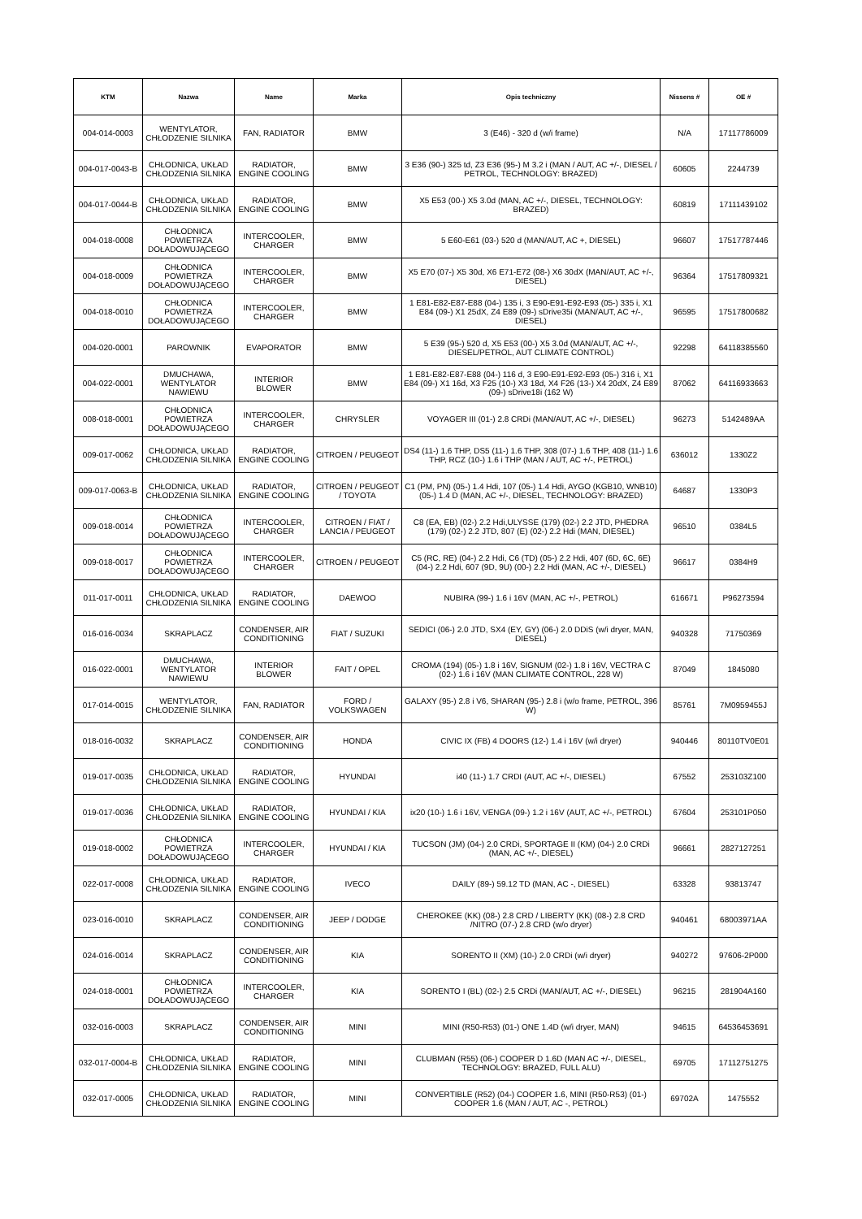| KTM | Nazwa | Name | Marka | Opis techniczny | Nissens # | OE # |
| --- | --- | --- | --- | --- | --- | --- |
| 004-014-0003 | WENTYLATOR, CHŁODZENIE SILNIKA | FAN, RADIATOR | BMW | 3 (E46) - 320 d (w/i frame) | N/A | 17117786009 |
| 004-017-0043-B | CHŁODNICA, UKŁAD CHŁODZENIA SILNIKA | RADIATOR, ENGINE COOLING | BMW | 3 E36 (90-) 325 td, Z3 E36 (95-) M 3.2 i (MAN / AUT, AC +/-, DIESEL / PETROL, TECHNOLOGY: BRAZED) | 60605 | 2244739 |
| 004-017-0044-B | CHŁODNICA, UKŁAD CHŁODZENIA SILNIKA | RADIATOR, ENGINE COOLING | BMW | X5 E53 (00-) X5 3.0d (MAN, AC +/-, DIESEL, TECHNOLOGY: BRAZED) | 60819 | 17111439102 |
| 004-018-0008 | CHŁODNICA POWIETRZA DOŁADOWUJĄCEGO | INTERCOOLER, CHARGER | BMW | 5 E60-E61 (03-) 520 d (MAN/AUT, AC +, DIESEL) | 96607 | 17517787446 |
| 004-018-0009 | CHŁODNICA POWIETRZA DOŁADOWUJĄCEGO | INTERCOOLER, CHARGER | BMW | X5 E70 (07-) X5 30d, X6 E71-E72 (08-) X6 30dX (MAN/AUT, AC +/-, DIESEL) | 96364 | 17517809321 |
| 004-018-0010 | CHŁODNICA POWIETRZA DOŁADOWUJĄCEGO | INTERCOOLER, CHARGER | BMW | 1 E81-E82-E87-E88 (04-) 135 i, 3 E90-E91-E92-E93 (05-) 335 i, X1 E84 (09-) X1 25dX, Z4 E89 (09-) sDrive35i (MAN/AUT, AC +/-, DIESEL) | 96595 | 17517800682 |
| 004-020-0001 | PAROWNIK | EVAPORATOR | BMW | 5 E39 (95-) 520 d, X5 E53 (00-) X5 3.0d (MAN/AUT, AC +/-, DIESEL/PETROL, AUT CLIMATE CONTROL) | 92298 | 64118385560 |
| 004-022-0001 | DMUCHAWA, WENTYLATOR NAWIEWU | INTERIOR BLOWER | BMW | 1 E81-E82-E87-E88 (04-) 116 d, 3 E90-E91-E92-E93 (05-) 316 i, X1 E84 (09-) X1 16d, X3 F25 (10-) X3 18d, X4 F26 (13-) X4 20dX, Z4 E89 (09-) sDrive18i (162 W) | 87062 | 64116933663 |
| 008-018-0001 | CHŁODNICA POWIETRZA DOŁADOWUJĄCEGO | INTERCOOLER, CHARGER | CHRYSLER | VOYAGER III (01-) 2.8 CRDi (MAN/AUT, AC +/-, DIESEL) | 96273 | 5142489AA |
| 009-017-0062 | CHŁODNICA, UKŁAD CHŁODZENIA SILNIKA | RADIATOR, ENGINE COOLING | CITROEN / PEUGEOT | DS4 (11-) 1.6 THP, DS5 (11-) 1.6 THP, 308 (07-) 1.6 THP, 408 (11-) 1.6 THP, RCZ (10-) 1.6 i THP (MAN / AUT, AC +/-, PETROL) | 636012 | 1330Z2 |
| 009-017-0063-B | CHŁODNICA, UKŁAD CHŁODZENIA SILNIKA | RADIATOR, ENGINE COOLING | CITROEN / PEUGEOT / TOYOTA | C1 (PM, PN) (05-) 1.4 Hdi, 107 (05-) 1.4 Hdi, AYGO (KGB10, WNB10) (05-) 1.4 D (MAN, AC +/-, DIESEL, TECHNOLOGY: BRAZED) | 64687 | 1330P3 |
| 009-018-0014 | CHŁODNICA POWIETRZA DOŁADOWUJĄCEGO | INTERCOOLER, CHARGER | CITROEN / FIAT / LANCIA / PEUGEOT | C8 (EA, EB) (02-) 2.2 Hdi,ULYSSE (179) (02-) 2.2 JTD, PHEDRA (179) (02-) 2.2 JTD, 807 (E) (02-) 2.2 Hdi (MAN, DIESEL) | 96510 | 0384L5 |
| 009-018-0017 | CHŁODNICA POWIETRZA DOŁADOWUJĄCEGO | INTERCOOLER, CHARGER | CITROEN / PEUGEOT | C5 (RC, RE) (04-) 2.2 Hdi, C6 (TD) (05-) 2.2 Hdi, 407 (6D, 6C, 6E) (04-) 2.2 Hdi, 607 (9D, 9U) (00-) 2.2 Hdi (MAN, AC +/-, DIESEL) | 96617 | 0384H9 |
| 011-017-0011 | CHŁODNICA, UKŁAD CHŁODZENIA SILNIKA | RADIATOR, ENGINE COOLING | DAEWOO | NUBIRA (99-) 1.6 i 16V (MAN, AC +/-, PETROL) | 616671 | P96273594 |
| 016-016-0034 | SKRAPLACZ | CONDENSER, AIR CONDITIONING | FIAT / SUZUKI | SEDICI (06-) 2.0 JTD, SX4 (EY, GY) (06-) 2.0 DDiS (w/i dryer, MAN, DIESEL) | 940328 | 71750369 |
| 016-022-0001 | DMUCHAWA, WENTYLATOR NAWIEWU | INTERIOR BLOWER | FAIT / OPEL | CROMA (194) (05-) 1.8 i 16V, SIGNUM (02-) 1.8 i 16V, VECTRA C (02-) 1.6 i 16V (MAN CLIMATE CONTROL, 228 W) | 87049 | 1845080 |
| 017-014-0015 | WENTYLATOR, CHŁODZENIE SILNIKA | FAN, RADIATOR | FORD / VOLKSWAGEN | GALAXY (95-) 2.8 i V6, SHARAN (95-) 2.8 i (w/o frame, PETROL, 396 W) | 85761 | 7M0959455J |
| 018-016-0032 | SKRAPLACZ | CONDENSER, AIR CONDITIONING | HONDA | CIVIC IX (FB) 4 DOORS (12-) 1.4 i 16V (w/i dryer) | 940446 | 80110TV0E01 |
| 019-017-0035 | CHŁODNICA, UKŁAD CHŁODZENIA SILNIKA | RADIATOR, ENGINE COOLING | HYUNDAI | i40 (11-) 1.7 CRDI (AUT, AC +/-, DIESEL) | 67552 | 253103Z100 |
| 019-017-0036 | CHŁODNICA, UKŁAD CHŁODZENIA SILNIKA | RADIATOR, ENGINE COOLING | HYUNDAI / KIA | ix20 (10-) 1.6 i 16V, VENGA (09-) 1.2 i 16V (AUT, AC +/-, PETROL) | 67604 | 253101P050 |
| 019-018-0002 | CHŁODNICA POWIETRZA DOŁADOWUJĄCEGO | INTERCOOLER, CHARGER | HYUNDAI / KIA | TUCSON (JM) (04-) 2.0 CRDi, SPORTAGE II (KM) (04-) 2.0 CRDi (MAN, AC +/-, DIESEL) | 96661 | 2827127251 |
| 022-017-0008 | CHŁODNICA, UKŁAD CHŁODZENIA SILNIKA | RADIATOR, ENGINE COOLING | IVECO | DAILY (89-) 59.12 TD (MAN, AC -, DIESEL) | 63328 | 93813747 |
| 023-016-0010 | SKRAPLACZ | CONDENSER, AIR CONDITIONING | JEEP / DODGE | CHEROKEE (KK) (08-) 2.8 CRD / LIBERTY (KK) (08-) 2.8 CRD /NITRO (07-) 2.8 CRD (w/o dryer) | 940461 | 68003971AA |
| 024-016-0014 | SKRAPLACZ | CONDENSER, AIR CONDITIONING | KIA | SORENTO II (XM) (10-) 2.0 CRDi (w/i dryer) | 940272 | 97606-2P000 |
| 024-018-0001 | CHŁODNICA POWIETRZA DOŁADOWUJĄCEGO | INTERCOOLER, CHARGER | KIA | SORENTO I (BL) (02-) 2.5 CRDi (MAN/AUT, AC +/-, DIESEL) | 96215 | 281904A160 |
| 032-016-0003 | SKRAPLACZ | CONDENSER, AIR CONDITIONING | MINI | MINI (R50-R53) (01-) ONE 1.4D (w/i dryer, MAN) | 94615 | 64536453691 |
| 032-017-0004-B | CHŁODNICA, UKŁAD CHŁODZENIA SILNIKA | RADIATOR, ENGINE COOLING | MINI | CLUBMAN (R55) (06-) COOPER D 1.6D (MAN AC +/-, DIESEL, TECHNOLOGY: BRAZED, FULL ALU) | 69705 | 17112751275 |
| 032-017-0005 | CHŁODNICA, UKŁAD CHŁODZENIA SILNIKA | RADIATOR, ENGINE COOLING | MINI | CONVERTIBLE (R52) (04-) COOPER 1.6, MINI (R50-R53) (01-) COOPER 1.6 (MAN / AUT, AC -, PETROL) | 69702A | 1475552 |